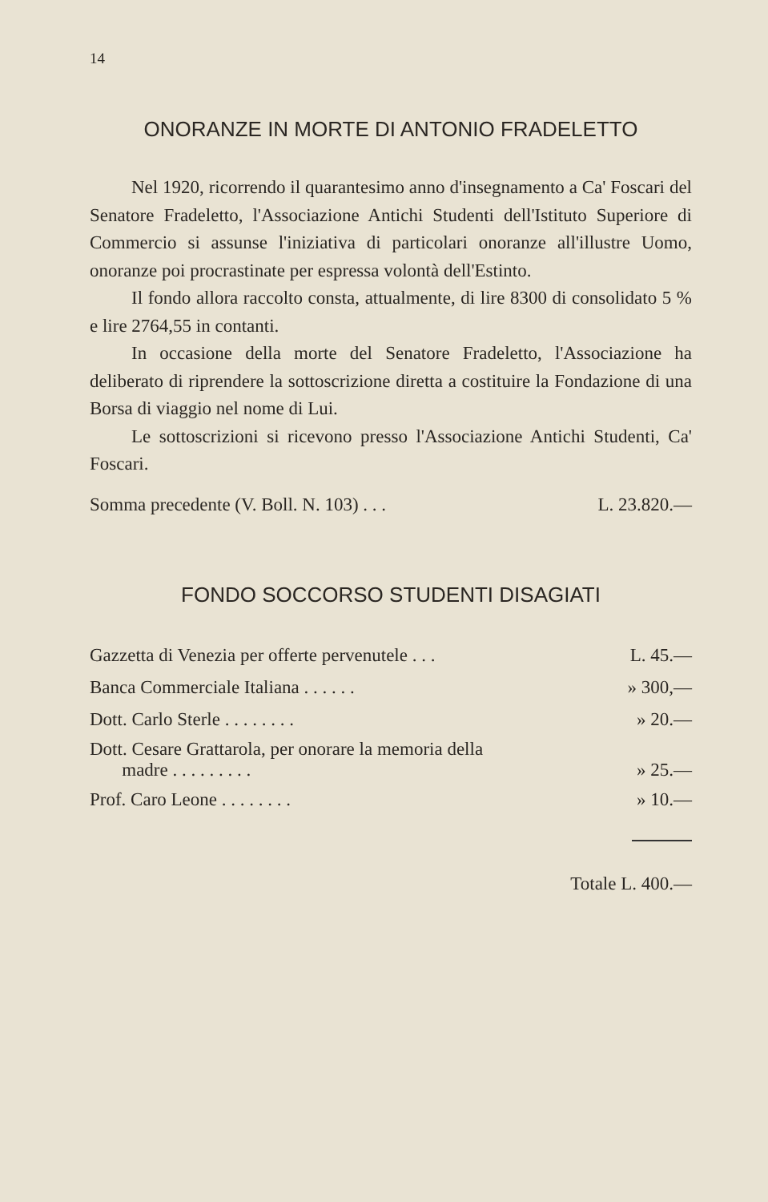14
ONORANZE IN MORTE DI ANTONIO FRADELETTO
Nel 1920, ricorrendo il quarantesimo anno d'insegnamento a Ca' Foscari del Senatore Fradeletto, l'Associazione Antichi Studenti dell'Istituto Superiore di Commercio si assunse l'iniziativa di particolari onoranze all'illustre Uomo, onoranze poi procrastinate per espressa volontà dell'Estinto.
Il fondo allora raccolto consta, attualmente, di lire 8300 di consolidato 5 % e lire 2764,55 in contanti.
In occasione della morte del Senatore Fradeletto, l'Associazione ha deliberato di riprendere la sottoscrizione diretta a costituire la Fondazione di una Borsa di viaggio nel nome di Lui.
Le sottoscrizioni si ricevono presso l'Associazione Antichi Studenti, Ca' Foscari.
Somma precedente (V. Boll. N. 103) . . . L. 23.820.—
FONDO SOCCORSO STUDENTI DISAGIATI
| Gazzetta di Venezia per offerte pervenutele . . . | L. 45.— |
| Banca Commerciale Italiana . . . . . . | » 300,— |
| Dott. Carlo Sterle . . . . . . . . | » 20.— |
| Dott. Cesare Grattarola, per onorare la memoria della madre . . . . . . . . . | » 25.— |
| Prof. Caro Leone . . . . . . . . | » 10.— |
Totale L. 400.—